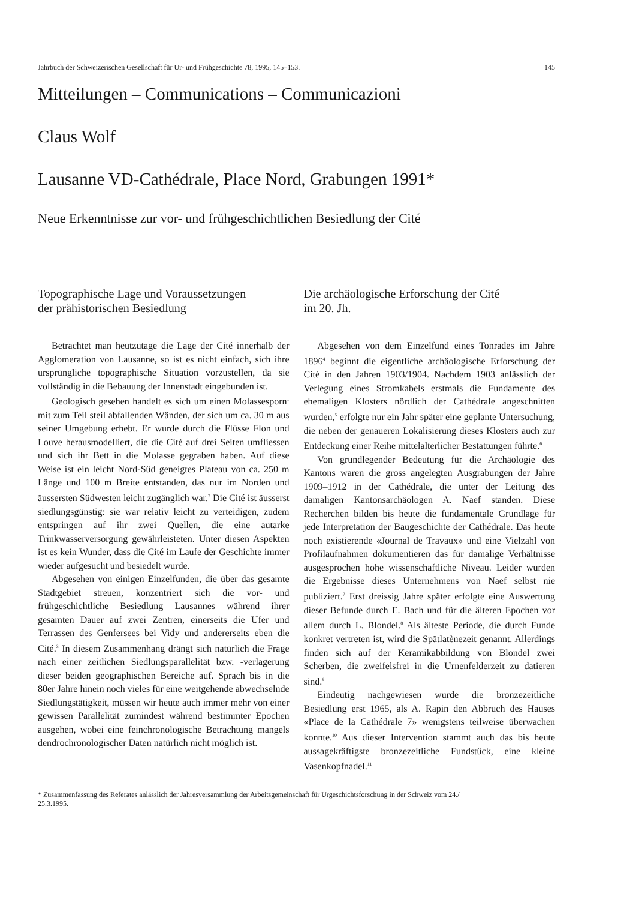Jahrbuch der Schweizerischen Gesellschaft für Ur- und Frühgeschichte 78, 1995, 145–153. 145
Mitteilungen – Communications – Communicazioni
Claus Wolf
Lausanne VD-Cathédrale, Place Nord, Grabungen 1991*
Neue Erkenntnisse zur vor- und frühgeschichtlichen Besiedlung der Cité
Topographische Lage und Voraussetzungen
der prähistorischen Besiedlung
Betrachtet man heutzutage die Lage der Cité innerhalb der Agglomeration von Lausanne, so ist es nicht einfach, sich ihre ursprüngliche topographische Situation vorzustellen, da sie vollständig in die Bebauung der Innenstadt eingebunden ist.
Geologisch gesehen handelt es sich um einen Molassesporn<sup>1</sup> mit zum Teil steil abfallenden Wänden, der sich um ca. 30 m aus seiner Umgebung erhebt. Er wurde durch die Flüsse Flon und Louve herausmodelliert, die die Cité auf drei Seiten umfliessen und sich ihr Bett in die Molasse gegraben haben. Auf diese Weise ist ein leicht Nord-Süd geneigtes Plateau von ca. 250 m Länge und 100 m Breite entstanden, das nur im Norden und äussersten Südwesten leicht zugänglich war.<sup>2</sup> Die Cité ist äusserst siedlungsgünstig: sie war relativ leicht zu verteidigen, zudem entspringen auf ihr zwei Quellen, die eine autarke Trinkwasserversorgung gewährleisteten. Unter diesen Aspekten ist es kein Wunder, dass die Cité im Laufe der Geschichte immer wieder aufgesucht und besiedelt wurde.
Abgesehen von einigen Einzelfunden, die über das gesamte Stadtgebiet streuen, konzentriert sich die vor- und frühgeschichtliche Besiedlung Lausannes während ihrer gesamten Dauer auf zwei Zentren, einerseits die Ufer und Terrassen des Genfersees bei Vidy und andererseits eben die Cité.<sup>3</sup> In diesem Zusammenhang drängt sich natürlich die Frage nach einer zeitlichen Siedlungsparallelität bzw. -verlagerung dieser beiden geographischen Bereiche auf. Sprach bis in die 80er Jahre hinein noch vieles für eine weitgehende abwechselnde Siedlungstätigkeit, müssen wir heute auch immer mehr von einer gewissen Parallelität zumindest während bestimmter Epochen ausgehen, wobei eine feinchronologische Betrachtung mangels dendrochronologischer Daten natürlich nicht möglich ist.
Die archäologische Erforschung der Cité
im 20. Jh.
Abgesehen von dem Einzelfund eines Tonrades im Jahre 1896<sup>4</sup> beginnt die eigentliche archäologische Erforschung der Cité in den Jahren 1903/1904. Nachdem 1903 anlässlich der Verlegung eines Stromkabels erstmals die Fundamente des ehemaligen Klosters nördlich der Cathédrale angeschnitten wurden,<sup>5</sup> erfolgte nur ein Jahr später eine geplante Untersuchung, die neben der genaueren Lokalisierung dieses Klosters auch zur Entdeckung einer Reihe mittelalterlicher Bestattungen führte.<sup>6</sup>
Von grundlegender Bedeutung für die Archäologie des Kantons waren die gross angelegten Ausgrabungen der Jahre 1909–1912 in der Cathédrale, die unter der Leitung des damaligen Kantonsarchäologen A. Naef standen. Diese Recherchen bilden bis heute die fundamentale Grundlage für jede Interpretation der Baugeschichte der Cathédrale. Das heute noch existierende «Journal de Travaux» und eine Vielzahl von Profilaufnahmen dokumentieren das für damalige Verhältnisse ausgesprochen hohe wissenschaftliche Niveau. Leider wurden die Ergebnisse dieses Unternehmens von Naef selbst nie publiziert.<sup>7</sup> Erst dreissig Jahre später erfolgte eine Auswertung dieser Befunde durch E. Bach und für die älteren Epochen vor allem durch L. Blondel.<sup>8</sup> Als älteste Periode, die durch Funde konkret vertreten ist, wird die Spätlatènezeit genannt. Allerdings finden sich auf der Keramikabbildung von Blondel zwei Scherben, die zweifelsfrei in die Urnenfelderzeit zu datieren sind.<sup>9</sup>
Eindeutig nachgewiesen wurde die bronzezeitliche Besiedlung erst 1965, als A. Rapin den Abbruch des Hauses «Place de la Cathédrale 7» wenigstens teilweise überwachen konnte.<sup>10</sup> Aus dieser Intervention stammt auch das bis heute aussagekräftigste bronzezeitliche Fundstück, eine kleine Vasenkopfnadel.<sup>11</sup>
* Zusammenfassung des Referates anlässlich der Jahresversammlung der Arbeitsgemeinschaft für Urgeschichtsforschung in der Schweiz vom 24./
25.3.1995.